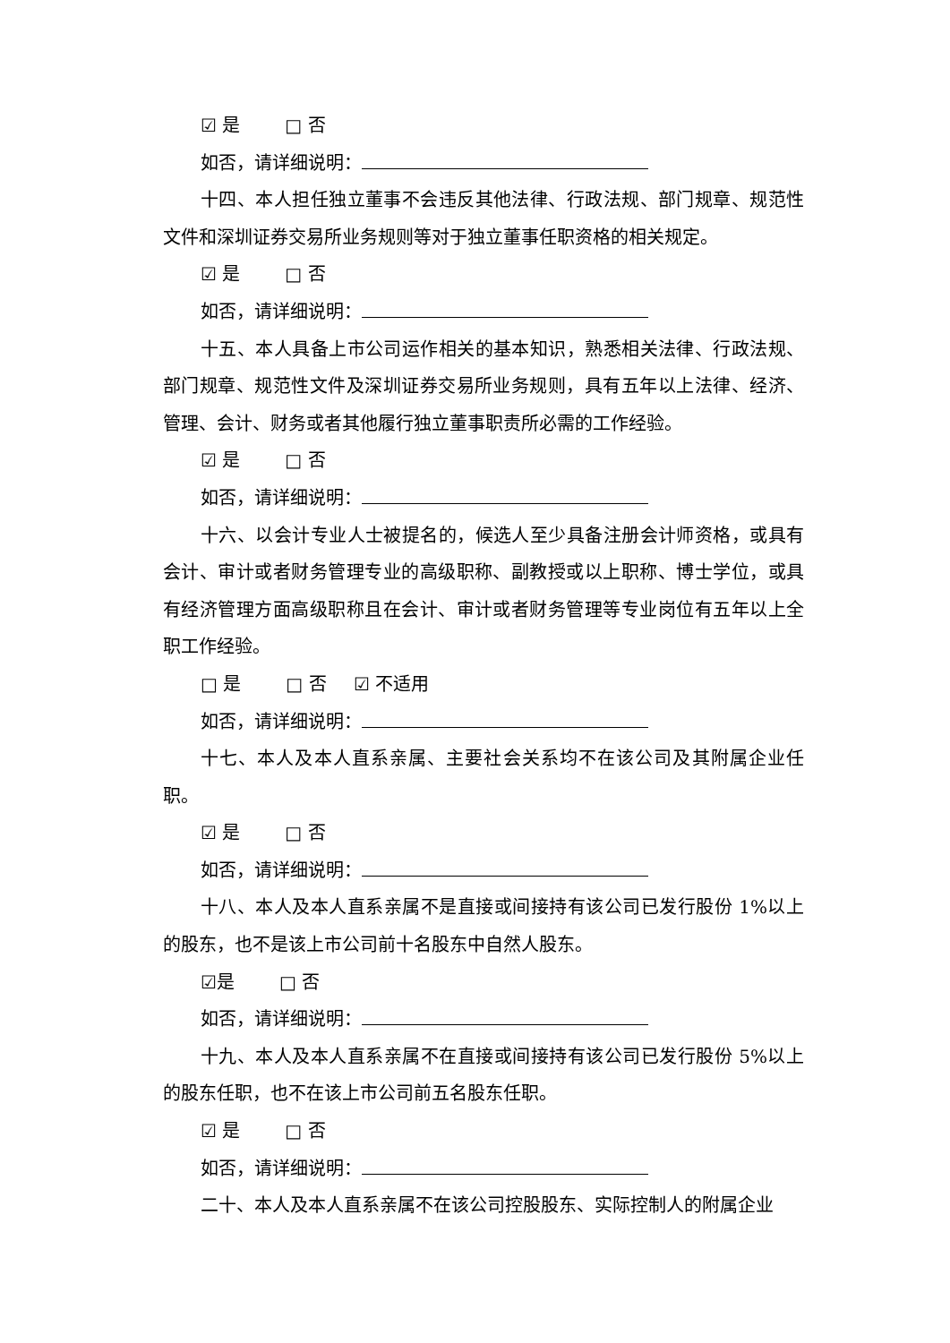☑ 是 □ 否
如否，请详细说明：
十四、本人担任独立董事不会违反其他法律、行政法规、部门规章、规范性文件和深圳证券交易所业务规则等对于独立董事任职资格的相关规定。
☑ 是 □ 否
如否，请详细说明：
十五、本人具备上市公司运作相关的基本知识，熟悉相关法律、行政法规、部门规章、规范性文件及深圳证券交易所业务规则，具有五年以上法律、经济、管理、会计、财务或者其他履行独立董事职责所必需的工作经验。
☑ 是 □ 否
如否，请详细说明：
十六、以会计专业人士被提名的，候选人至少具备注册会计师资格，或具有会计、审计或者财务管理专业的高级职称、副教授或以上职称、博士学位，或具有经济管理方面高级职称且在会计、审计或者财务管理等专业岗位有五年以上全职工作经验。
□ 是 □ 否 ☑ 不适用
如否，请详细说明：
十七、本人及本人直系亲属、主要社会关系均不在该公司及其附属企业任职。
☑ 是 □ 否
如否，请详细说明：
十八、本人及本人直系亲属不是直接或间接持有该公司已发行股份 1%以上的股东，也不是该上市公司前十名股东中自然人股东。
☑是 □ 否
如否，请详细说明：
十九、本人及本人直系亲属不在直接或间接持有该公司已发行股份 5%以上的股东任职，也不在该上市公司前五名股东任职。
☑ 是 □ 否
如否，请详细说明：
二十、本人及本人直系亲属不在该公司控股股东、实际控制人的附属企业